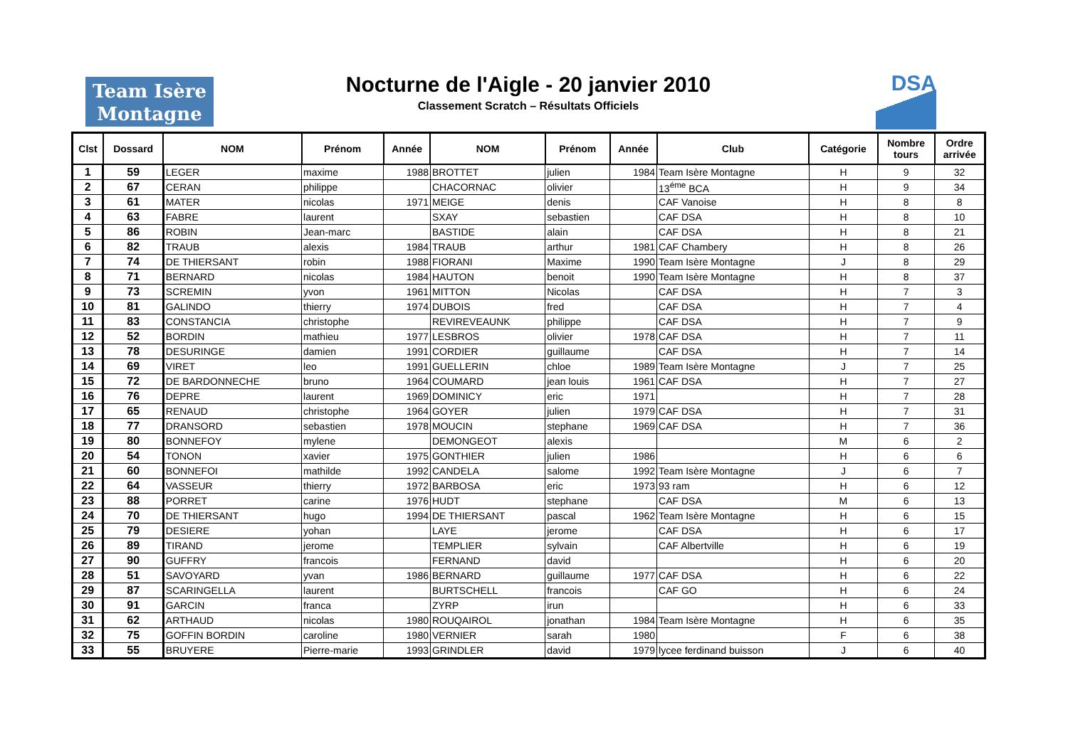Team Isère
Montagne
Nocturne de l'Aigle - 20 janvier 2010
Classement Scratch – Résultats Officiels
DSA
| Clst | Dossard | NOM | Prénom | Année | NOM | Prénom | Année | Club | Catégorie | Nombre tours | Ordre arrivée |
| --- | --- | --- | --- | --- | --- | --- | --- | --- | --- | --- | --- |
| 1 | 59 | LEGER | maxime | 1988 | BROTTET | julien | 1984 | Team Isère Montagne | H | 9 | 32 |
| 2 | 67 | CERAN | philippe | | CHACORNAC | olivier | | 13<sup>éme</sup> BCA | H | 9 | 34 |
| 3 | 61 | MATER | nicolas | 1971 | MEIGE | denis | | CAF Vanoise | H | 8 | 8 |
| 4 | 63 | FABRE | laurent | | SXAY | sebastien | | CAF DSA | H | 8 | 10 |
| 5 | 86 | ROBIN | Jean-marc | | BASTIDE | alain | | CAF DSA | H | 8 | 21 |
| 6 | 82 | TRAUB | alexis | 1984 | TRAUB | arthur | 1981 | CAF Chambery | H | 8 | 26 |
| 7 | 74 | DE THIERSANT | robin | 1988 | FIORANI | Maxime | 1990 | Team Isère Montagne | J | 8 | 29 |
| 8 | 71 | BERNARD | nicolas | 1984 | HAUTON | benoit | 1990 | Team Isère Montagne | H | 8 | 37 |
| 9 | 73 | SCREMIN | yvon | 1961 | MITTON | Nicolas | | CAF DSA | H | 7 | 3 |
| 10 | 81 | GALINDO | thierry | 1974 | DUBOIS | fred | | CAF DSA | H | 7 | 4 |
| 11 | 83 | CONSTANCIA | christophe | | REVIREVEAUNK | philippe | | CAF DSA | H | 7 | 9 |
| 12 | 52 | BORDIN | mathieu | 1977 | LESBROS | olivier | 1978 | CAF DSA | H | 7 | 11 |
| 13 | 78 | DESURINGE | damien | 1991 | CORDIER | guillaume | | CAF DSA | H | 7 | 14 |
| 14 | 69 | VIRET | leo | 1991 | GUELLERIN | chloe | 1989 | Team Isère Montagne | J | 7 | 25 |
| 15 | 72 | DE BARDONNECHE | bruno | 1964 | COUMARD | jean louis | 1961 | CAF DSA | H | 7 | 27 |
| 16 | 76 | DEPRE | laurent | 1969 | DOMINICY | eric | 1971 | | H | 7 | 28 |
| 17 | 65 | RENAUD | christophe | 1964 | GOYER | julien | 1979 | CAF DSA | H | 7 | 31 |
| 18 | 77 | DRANSORD | sebastien | 1978 | MOUCIN | stephane | 1969 | CAF DSA | H | 7 | 36 |
| 19 | 80 | BONNEFOY | mylene | | DEMONGEOT | alexis | | | M | 6 | 2 |
| 20 | 54 | TONON | xavier | 1975 | GONTHIER | julien | 1986 | | H | 6 | 6 |
| 21 | 60 | BONNEFOI | mathilde | 1992 | CANDELA | salome | 1992 | Team Isère Montagne | J | 6 | 7 |
| 22 | 64 | VASSEUR | thierry | 1972 | BARBOSA | eric | 1973 | 93 ram | H | 6 | 12 |
| 23 | 88 | PORRET | carine | 1976 | HUDT | stephane | | CAF DSA | M | 6 | 13 |
| 24 | 70 | DE THIERSANT | hugo | 1994 | DE THIERSANT | pascal | 1962 | Team Isère Montagne | H | 6 | 15 |
| 25 | 79 | DESIERE | yohan | | LAYE | jerome | | CAF DSA | H | 6 | 17 |
| 26 | 89 | TIRAND | jerome | | TEMPLIER | sylvain | | CAF Albertville | H | 6 | 19 |
| 27 | 90 | GUFFRY | francois | | FERNAND | david | | | H | 6 | 20 |
| 28 | 51 | SAVOYARD | yvan | 1986 | BERNARD | guillaume | 1977 | CAF DSA | H | 6 | 22 |
| 29 | 87 | SCARINGELLA | laurent | | BURTSCHELL | francois | | CAF GO | H | 6 | 24 |
| 30 | 91 | GARCIN | franca | | ZYRP | irun | | | H | 6 | 33 |
| 31 | 62 | ARTHAUD | nicolas | 1980 | ROUQAIROL | jonathan | 1984 | Team Isère Montagne | H | 6 | 35 |
| 32 | 75 | GOFFIN BORDIN | caroline | 1980 | VERNIER | sarah | 1980 | | F | 6 | 38 |
| 33 | 55 | BRUYERE | Pierre-marie | 1993 | GRINDLER | david | 1979 | lycee ferdinand buisson | J | 6 | 40 |